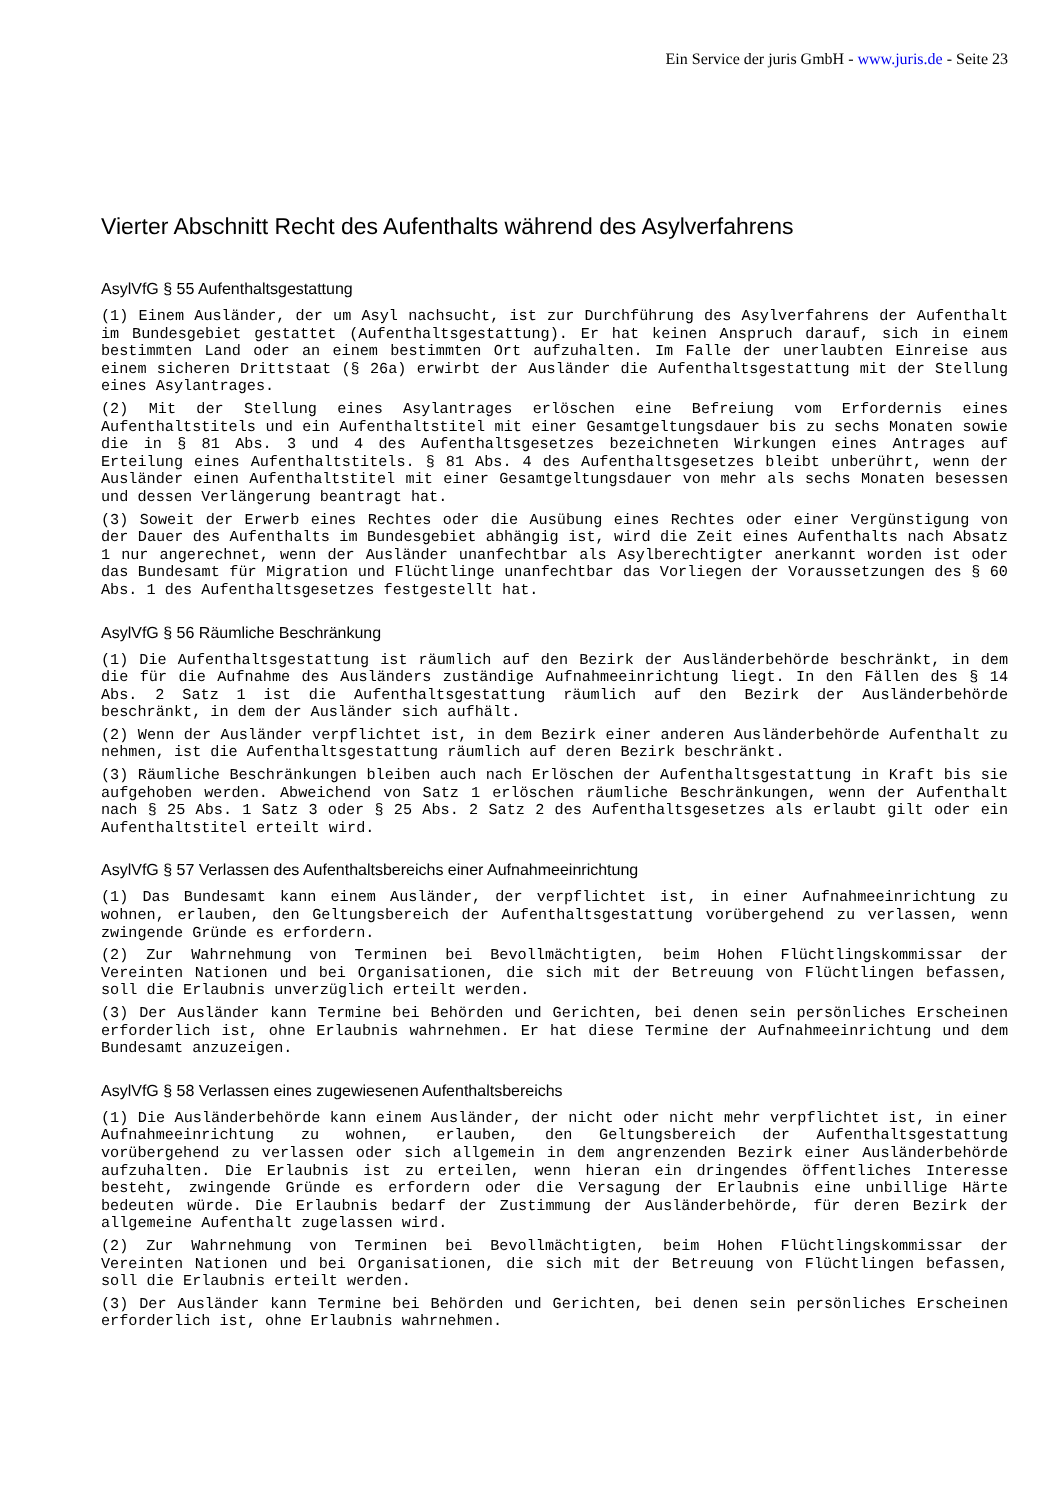Ein Service der juris GmbH - www.juris.de - Seite 23
Vierter Abschnitt Recht des Aufenthalts während des Asylverfahrens
AsylVfG § 55 Aufenthaltsgestattung
(1) Einem Ausländer, der um Asyl nachsucht, ist zur Durchführung des Asylverfahrens der Aufenthalt im Bundesgebiet gestattet (Aufenthaltsgestattung). Er hat keinen Anspruch darauf, sich in einem bestimmten Land oder an einem bestimmten Ort aufzuhalten. Im Falle der unerlaubten Einreise aus einem sicheren Drittstaat (§ 26a) erwirbt der Ausländer die Aufenthaltsgestattung mit der Stellung eines Asylantrages.
(2) Mit der Stellung eines Asylantrages erlöschen eine Befreiung vom Erfordernis eines Aufenthaltstitels und ein Aufenthaltstitel mit einer Gesamtgeltungsdauer bis zu sechs Monaten sowie die in § 81 Abs. 3 und 4 des Aufenthaltsgesetzes bezeichneten Wirkungen eines Antrages auf Erteilung eines Aufenthaltstitels. § 81 Abs. 4 des Aufenthaltsgesetzes bleibt unberührt, wenn der Ausländer einen Aufenthaltstitel mit einer Gesamtgeltungsdauer von mehr als sechs Monaten besessen und dessen Verlängerung beantragt hat.
(3) Soweit der Erwerb eines Rechtes oder die Ausübung eines Rechtes oder einer Vergünstigung von der Dauer des Aufenthalts im Bundesgebiet abhängig ist, wird die Zeit eines Aufenthalts nach Absatz 1 nur angerechnet, wenn der Ausländer unanfechtbar als Asylberechtigter anerkannt worden ist oder das Bundesamt für Migration und Flüchtlinge unanfechtbar das Vorliegen der Voraussetzungen des § 60 Abs. 1 des Aufenthaltsgesetzes festgestellt hat.
AsylVfG § 56 Räumliche Beschränkung
(1) Die Aufenthaltsgestattung ist räumlich auf den Bezirk der Ausländerbehörde beschränkt, in dem die für die Aufnahme des Ausländers zuständige Aufnahmeeinrichtung liegt. In den Fällen des § 14 Abs. 2 Satz 1 ist die Aufenthaltsgestattung räumlich auf den Bezirk der Ausländerbehörde beschränkt, in dem der Ausländer sich aufhält.
(2) Wenn der Ausländer verpflichtet ist, in dem Bezirk einer anderen Ausländerbehörde Aufenthalt zu nehmen, ist die Aufenthaltsgestattung räumlich auf deren Bezirk beschränkt.
(3) Räumliche Beschränkungen bleiben auch nach Erlöschen der Aufenthaltsgestattung in Kraft bis sie aufgehoben werden. Abweichend von Satz 1 erlöschen räumliche Beschränkungen, wenn der Aufenthalt nach § 25 Abs. 1 Satz 3 oder § 25 Abs. 2 Satz 2 des Aufenthaltsgesetzes als erlaubt gilt oder ein Aufenthaltstitel erteilt wird.
AsylVfG § 57 Verlassen des Aufenthaltsbereichs einer Aufnahmeeinrichtung
(1) Das Bundesamt kann einem Ausländer, der verpflichtet ist, in einer Aufnahmeeinrichtung zu wohnen, erlauben, den Geltungsbereich der Aufenthaltsgestattung vorübergehend zu verlassen, wenn zwingende Gründe es erfordern.
(2) Zur Wahrnehmung von Terminen bei Bevollmächtigten, beim Hohen Flüchtlingskommissar der Vereinten Nationen und bei Organisationen, die sich mit der Betreuung von Flüchtlingen befassen, soll die Erlaubnis unverzüglich erteilt werden.
(3) Der Ausländer kann Termine bei Behörden und Gerichten, bei denen sein persönliches Erscheinen erforderlich ist, ohne Erlaubnis wahrnehmen. Er hat diese Termine der Aufnahmeeinrichtung und dem Bundesamt anzuzeigen.
AsylVfG § 58 Verlassen eines zugewiesenen Aufenthaltsbereichs
(1) Die Ausländerbehörde kann einem Ausländer, der nicht oder nicht mehr verpflichtet ist, in einer Aufnahmeeinrichtung zu wohnen, erlauben, den Geltungsbereich der Aufenthaltsgestattung vorübergehend zu verlassen oder sich allgemein in dem angrenzenden Bezirk einer Ausländerbehörde aufzuhalten. Die Erlaubnis ist zu erteilen, wenn hieran ein dringendes öffentliches Interesse besteht, zwingende Gründe es erfordern oder die Versagung der Erlaubnis eine unbillige Härte bedeuten würde. Die Erlaubnis bedarf der Zustimmung der Ausländerbehörde, für deren Bezirk der allgemeine Aufenthalt zugelassen wird.
(2) Zur Wahrnehmung von Terminen bei Bevollmächtigten, beim Hohen Flüchtlingskommissar der Vereinten Nationen und bei Organisationen, die sich mit der Betreuung von Flüchtlingen befassen, soll die Erlaubnis erteilt werden.
(3) Der Ausländer kann Termine bei Behörden und Gerichten, bei denen sein persönliches Erscheinen erforderlich ist, ohne Erlaubnis wahrnehmen.